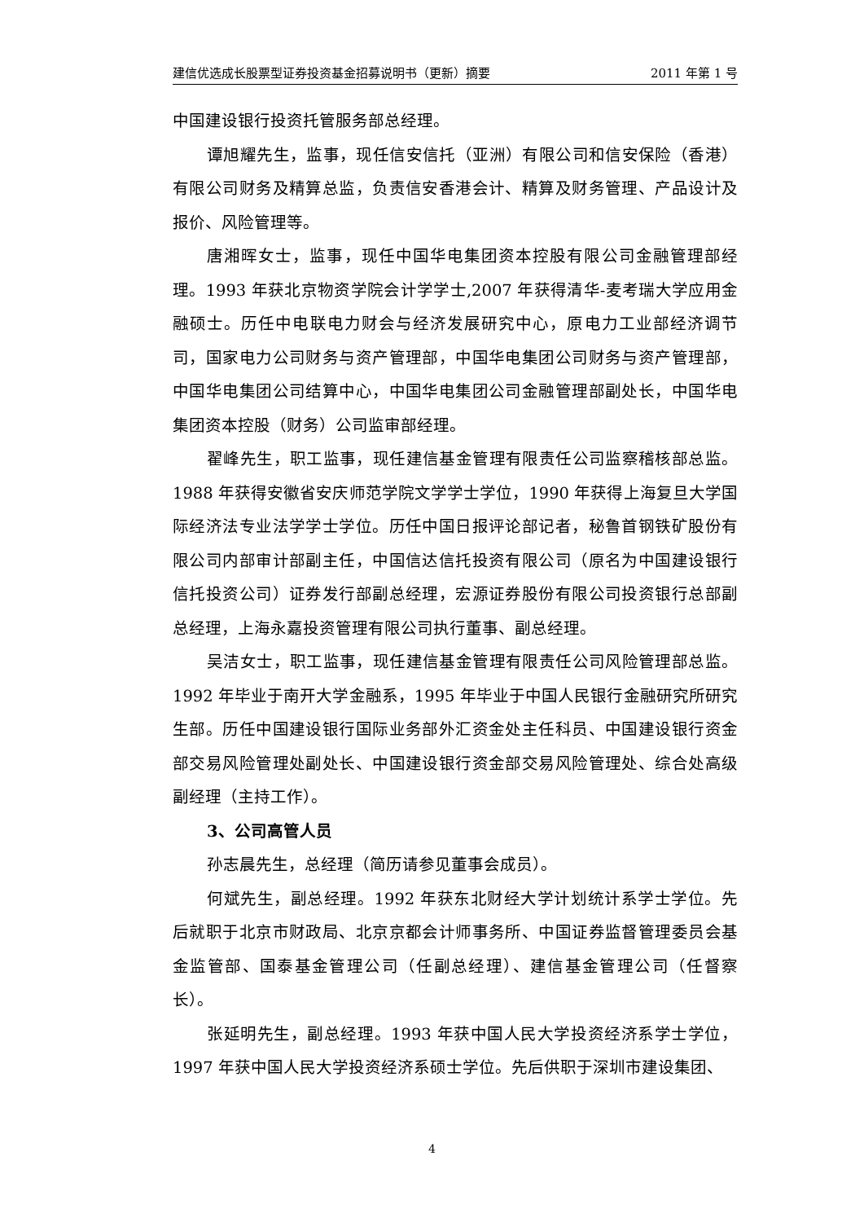建信优选成长股票型证券投资基金招募说明书（更新）摘要 2011 年第 1 号
中国建设银行投资托管服务部总经理。
谭旭耀先生，监事，现任信安信托（亚洲）有限公司和信安保险（香港）有限公司财务及精算总监，负责信安香港会计、精算及财务管理、产品设计及报价、风险管理等。
唐湘晖女士，监事，现任中国华电集团资本控股有限公司金融管理部经理。1993 年获北京物资学院会计学学士,2007 年获得清华-麦考瑞大学应用金融硕士。历任中电联电力财会与经济发展研究中心，原电力工业部经济调节司，国家电力公司财务与资产管理部，中国华电集团公司财务与资产管理部，中国华电集团公司结算中心，中国华电集团公司金融管理部副处长，中国华电集团资本控股（财务）公司监审部经理。
翟峰先生，职工监事，现任建信基金管理有限责任公司监察稽核部总监。1988 年获得安徽省安庆师范学院文学学士学位，1990 年获得上海复旦大学国际经济法专业法学学士学位。历任中国日报评论部记者，秘鲁首钢铁矿股份有限公司内部审计部副主任，中国信达信托投资有限公司（原名为中国建设银行信托投资公司）证券发行部副总经理，宏源证券股份有限公司投资银行总部副总经理，上海永嘉投资管理有限公司执行董事、副总经理。
吴洁女士，职工监事，现任建信基金管理有限责任公司风险管理部总监。1992 年毕业于南开大学金融系，1995 年毕业于中国人民银行金融研究所研究生部。历任中国建设银行国际业务部外汇资金处主任科员、中国建设银行资金部交易风险管理处副处长、中国建设银行资金部交易风险管理处、综合处高级副经理（主持工作）。
3、公司高管人员
孙志晨先生，总经理（简历请参见董事会成员）。
何斌先生，副总经理。1992 年获东北财经大学计划统计系学士学位。先后就职于北京市财政局、北京京都会计师事务所、中国证券监督管理委员会基金监管部、国泰基金管理公司（任副总经理）、建信基金管理公司（任督察长）。
张延明先生，副总经理。1993 年获中国人民大学投资经济系学士学位，1997 年获中国人民大学投资经济系硕士学位。先后供职于深圳市建设集团、
4